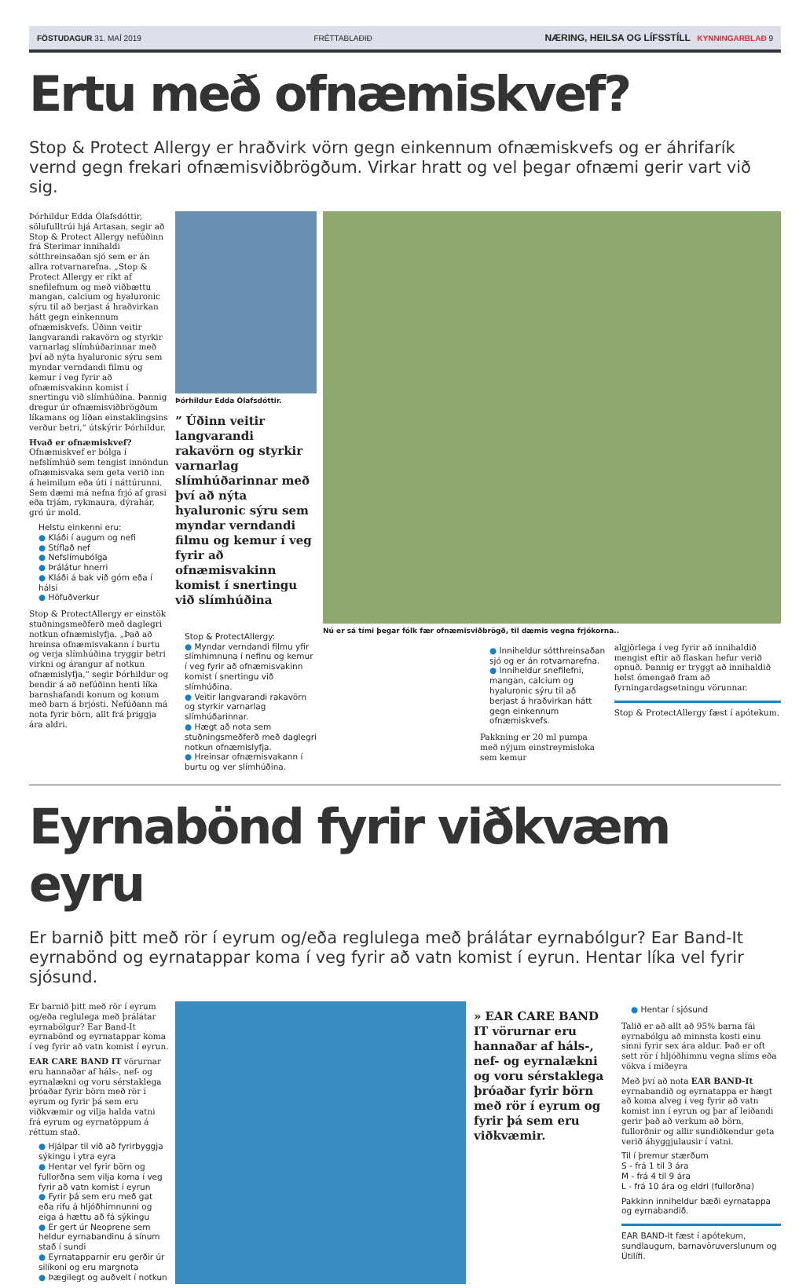FÖSTUDAGUR 31. MAÍ 2019 FRÉTTABLAÐIÐ NÆRING, HEILSA OG LÍFSSTÍLL KYNNINGARBLAÐ 9
Ertu með ofnæmiskvef?
Stop & Protect Allergy er hraðvirk vörn gegn einkennum ofnæmiskvefs og er áhrifarík vernd gegn frekari ofnæmisviðbrögðum. Virkar hratt og vel þegar ofnæmi gerir vart við sig.
Þórhildur Edda Ólafsdóttir, sölufulltrúi hjá Artasan, segir að Stop & Protect Allergy nefúðinn frá Sterimar innihaldi sótthreinsaðan sjó sem er án allra rotvarnarefna. „Stop & Protect Allergy er ríkt af snefilefnum og með viðbættu mangan, calcium og hyaluronic sýru til að berjast á hraðvirkan hátt gegn einkennum ofnæmiskvefs. Úðinn veitir langvarandi rakavörn og styrkir varnarlag slímhúðarinnar með því að nýta hyaluronic sýru sem myndar verndandi filmu og kemur í veg fyrir að ofnæmisvakinn komist í snertingu við slímhúðina. Þannig dregur úr ofnæmisviðbrögðum líkamans og líðan einstaklingsins verður betri,“ útskýrir Þórhildur.
Hvað er ofnæmiskvef?
Ofnæmiskvef er bólga í nefslímhúð sem tengist innöndun ofnæmisvaka sem geta verið inn á heimilum eða úti í náttúrunni. Sem dæmi má nefna frjó af grasi eða trjám, rykmaura, dýrahár, gró úr mold.
Helstu einkenni eru:
Kláði í augum og nefi
Stíflað nef
Nefslímubólga
Þrálátur hnerri
Kláði á bak við góm eða í hálsi
Höfuðverkur
Stop & ProtectAllergy er einstök stuðningsmeðferð með daglegri notkun ofnæmislyfja. „Það að hreinsa ofnæmisvakann í burtu og verja slímhúðina tryggir betri virkni og árangur af notkun ofnæmislyfja,“ segir Þórhildur og bendir á að nefúðinn henti líka barnshafandi konum og konum með barn á brjósti. Nefúðann má nota fyrir börn, allt frá þriggja ára aldri.
Þórhildur Edda Ólafsdóttir.
” Úðinn veitir langvarandi rakavörn og styrkir varnarlag slímhúðarinnar með því að nýta hyaluronic sýru sem myndar verndandi filmu og kemur í veg fyrir að ofnæmisvakinn komist í snertingu við slímhúðina
Stop & ProtectAllergy:
Myndar verndandi filmu yfir slímhimnuna í nefinu og kemur í veg fyrir að ofnæmisvakinn komist í snertingu við slímhúðina.
Veitir langvarandi rakavörn og styrkir varnarlag slímhúðarinnar.
Hægt að nota sem stuðningsmeðferð með daglegri notkun ofnæmislyfja.
Hreinsar ofnæmisvakann í burtu og ver slímhúðina.
Nú er sá tími þegar fólk fær ofnæmisviðbrögð, til dæmis vegna frjókorna..
Inniheldur sótthreinsaðan sjó og er án rotvarnarefna.
Inniheldur snefilefni, mangan, calcium og hyaluronic sýru til að berjast á hraðvirkan hátt gegn einkennum ofnæmiskvefs.
Pakkning er 20 ml pumpa með nýjum einstreymisloka sem kemur
algjörlega í veg fyrir að innihaldið mengist eftir að flaskan hefur verið opnuð. Þannig er tryggt að innihaldið helst ómengað fram að fyrningardagsetningu vörunnar.
Stop & ProtectAllergy fæst í apótekum.
Eyrnabönd fyrir viðkvæm eyru
Er barnið þitt með rör í eyrum og/eða reglulega með þrálátar eyrnabólgur? Ear Band-It eyrnabönd og eyrnatappar koma í veg fyrir að vatn komist í eyrun. Hentar líka vel fyrir sjósund.
Er barnið þitt með rör í eyrum og/eða reglulega með þrálátar eyrnabólgur? Ear Band-It eyrnabönd og eyrnatappar koma í veg fyrir að vatn komist í eyrun.
EAR CARE BAND IT vörurnar eru hannaðar af háls-, nef- og eyrnalækni og voru sérstaklega þróaðar fyrir börn með rör í eyrum og fyrir þá sem eru viðkvæmir og vilja halda vatni frá eyrum og eyrnatöppum á réttum stað.
Hjálpar til við að fyrirbyggja sýkingu í ytra eyra
Hentar vel fyrir börn og fullorðna sem vilja koma í veg fyrir að vatn komist í eyrun
Fyrir þá sem eru með gat eða rifu á hljóðhimnunni og eiga á hættu að fá sýkingu
Er gert úr Neoprene sem heldur eyrnabandinu á sínum stað í sundi
Eyrnatapparnir eru gerðir úr silíkoni og eru margnota
Þægilegt og auðvelt í notkun
» EAR CARE BAND IT vörurnar eru hannaðar af háls-, nef- og eyrnalækni og voru sérstaklega þróaðar fyrir börn með rör í eyrum og fyrir þá sem eru viðkvæmir.
Hentar í sjósund
Talið er að allt að 95% barna fái eyrnabólgu að minnsta kosti einu sinni fyrir sex ára aldur. Það er oft sett rör í hljóðhimnu vegna slíms eða vökva í miðeyra
Með því að nota EAR BAND-It eyrnabandið og eyrnatappa er hægt að koma alveg í veg fyrir að vatn komist inn í eyrun og þar af leiðandi gerir það að verkum að börn, fullorðnir og allir sundiðkendur geta verið áhyggjulausir í vatni.
Til í þremur stærðum
S - frá 1 til 3 ára
M - frá 4 til 9 ára
L - frá 10 ára og eldri (fullorðna)
Pakkinn inniheldur bæði eyrnatappa og eyrnabandið.
EAR BAND-It fæst í apótekum, sundlaugum, barnavöruverslunum og Útilífi.